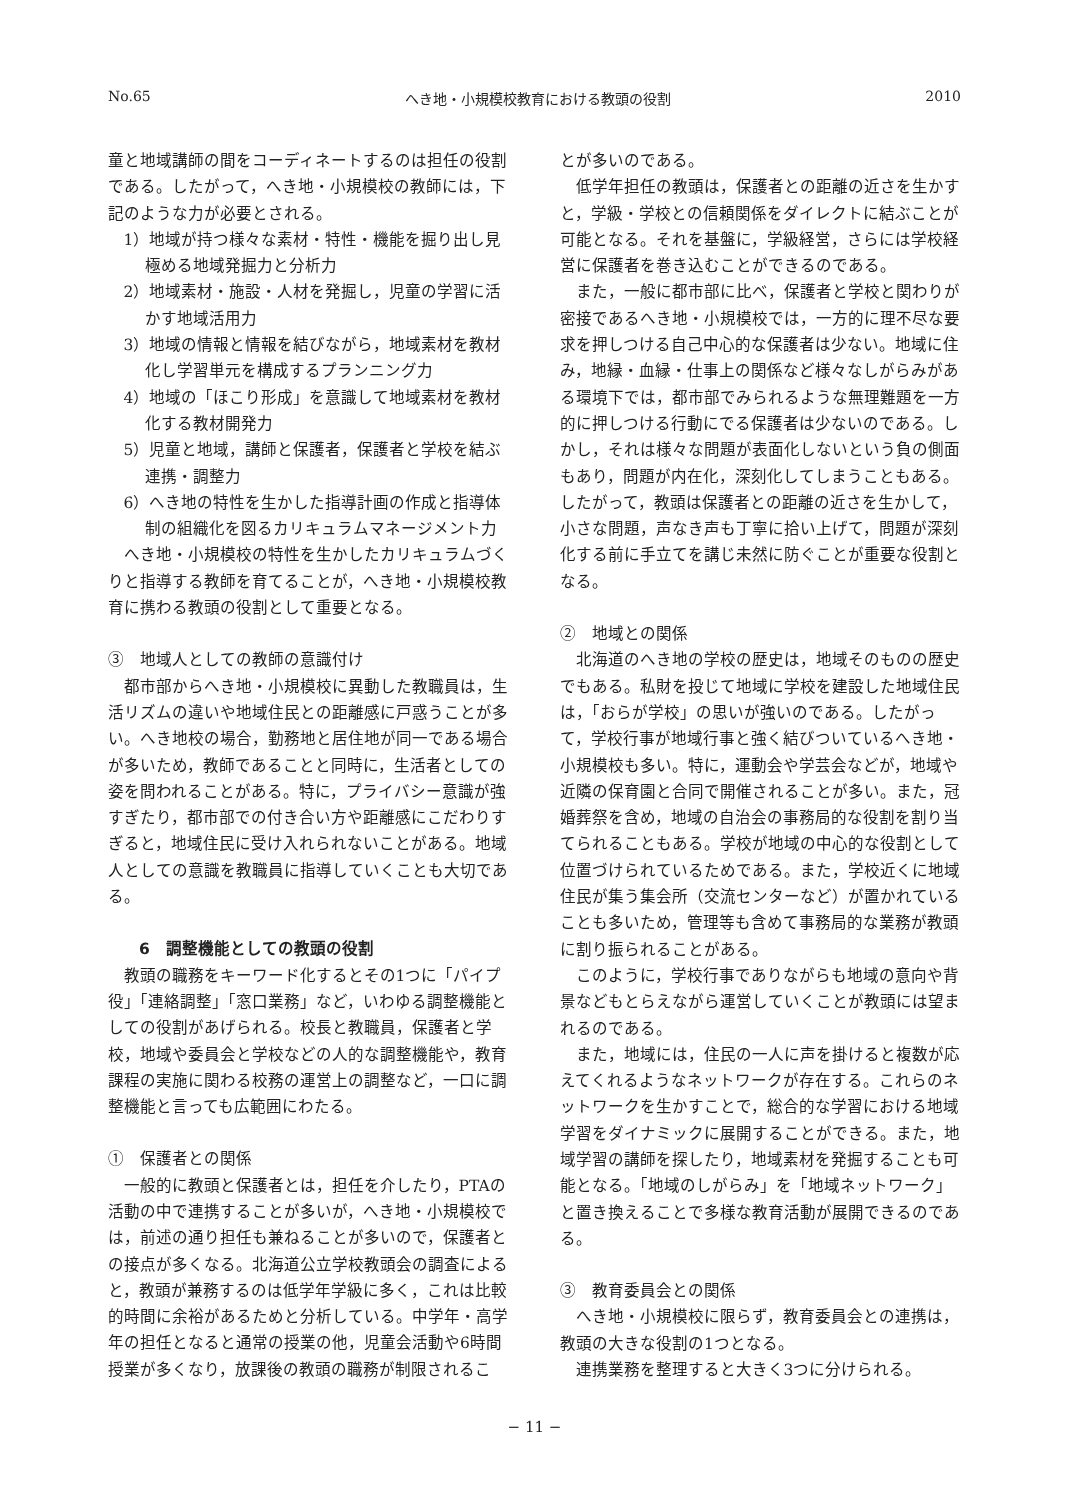No.65 へき地・小規模校教育における教頭の役割 2010
童と地域講師の間をコーディネートするのは担任の役割である。したがって，へき地・小規模校の教師には，下記のような力が必要とされる。
1）地域が持つ様々な素材・特性・機能を掘り出し見極める地域発掘力と分析力
2）地域素材・施設・人材を発掘し，児童の学習に活かす地域活用力
3）地域の情報と情報を結びながら，地域素材を教材化し学習単元を構成するプランニング力
4）地域の「ほこり形成」を意識して地域素材を教材化する教材開発力
5）児童と地域，講師と保護者，保護者と学校を結ぶ連携・調整力
6）へき地の特性を生かした指導計画の作成と指導体制の組織化を図るカリキュラムマネージメント力
へき地・小規模校の特性を生かしたカリキュラムづくりと指導する教師を育てることが，へき地・小規模校教育に携わる教頭の役割として重要となる。
③　地域人としての教師の意識付け
都市部からへき地・小規模校に異動した教職員は，生活リズムの違いや地域住民との距離感に戸惑うことが多い。へき地校の場合，勤務地と居住地が同一である場合が多いため，教師であることと同時に，生活者としての姿を問われることがある。特に，プライバシー意識が強すぎたり，都市部での付き合い方や距離感にこだわりすぎると，地域住民に受け入れられないことがある。地域人としての意識を教職員に指導していくことも大切である。
6　調整機能としての教頭の役割
教頭の職務をキーワード化するとその1つに「パイプ役」「連絡調整」「窓口業務」など，いわゆる調整機能としての役割があげられる。校長と教職員，保護者と学校，地域や委員会と学校などの人的な調整機能や，教育課程の実施に関わる校務の運営上の調整など，一口に調整機能と言っても広範囲にわたる。
①　保護者との関係
一般的に教頭と保護者とは，担任を介したり，PTAの活動の中で連携することが多いが，へき地・小規模校では，前述の通り担任も兼ねることが多いので，保護者との接点が多くなる。北海道公立学校教頭会の調査によると，教頭が兼務するのは低学年学級に多く，これは比較的時間に余裕があるためと分析している。中学年・高学年の担任となると通常の授業の他，児童会活動や6時間授業が多くなり，放課後の教頭の職務が制限されるこ
とが多いのである。
低学年担任の教頭は，保護者との距離の近さを生かすと，学級・学校との信頼関係をダイレクトに結ぶことが可能となる。それを基盤に，学級経営，さらには学校経営に保護者を巻き込むことができるのである。
また，一般に都市部に比べ，保護者と学校と関わりが密接であるへき地・小規模校では，一方的に理不尽な要求を押しつける自己中心的な保護者は少ない。地域に住み，地縁・血縁・仕事上の関係など様々なしがらみがある環境下では，都市部でみられるような無理難題を一方的に押しつける行動にでる保護者は少ないのである。しかし，それは様々な問題が表面化しないという負の側面もあり，問題が内在化，深刻化してしまうこともある。したがって，教頭は保護者との距離の近さを生かして，小さな問題，声なき声も丁寧に拾い上げて，問題が深刻化する前に手立てを講じ未然に防ぐことが重要な役割となる。
②　地域との関係
北海道のへき地の学校の歴史は，地域そのものの歴史でもある。私財を投じて地域に学校を建設した地域住民は，「おらが学校」の思いが強いのである。したがって，学校行事が地域行事と強く結びついているへき地・小規模校も多い。特に，運動会や学芸会などが，地域や近隣の保育園と合同で開催されることが多い。また，冠婚葬祭を含め，地域の自治会の事務局的な役割を割り当てられることもある。学校が地域の中心的な役割として位置づけられているためである。また，学校近くに地域住民が集う集会所（交流センターなど）が置かれていることも多いため，管理等も含めて事務局的な業務が教頭に割り振られることがある。
このように，学校行事でありながらも地域の意向や背景などもとらえながら運営していくことが教頭には望まれるのである。
また，地域には，住民の一人に声を掛けると複数が応えてくれるようなネットワークが存在する。これらのネットワークを生かすことで，総合的な学習における地域学習をダイナミックに展開することができる。また，地域学習の講師を探したり，地域素材を発掘することも可能となる。「地域のしがらみ」を「地域ネットワーク」と置き換えることで多様な教育活動が展開できるのである。
③　教育委員会との関係
へき地・小規模校に限らず，教育委員会との連携は，教頭の大きな役割の1つとなる。
連携業務を整理すると大きく3つに分けられる。
− 11 −